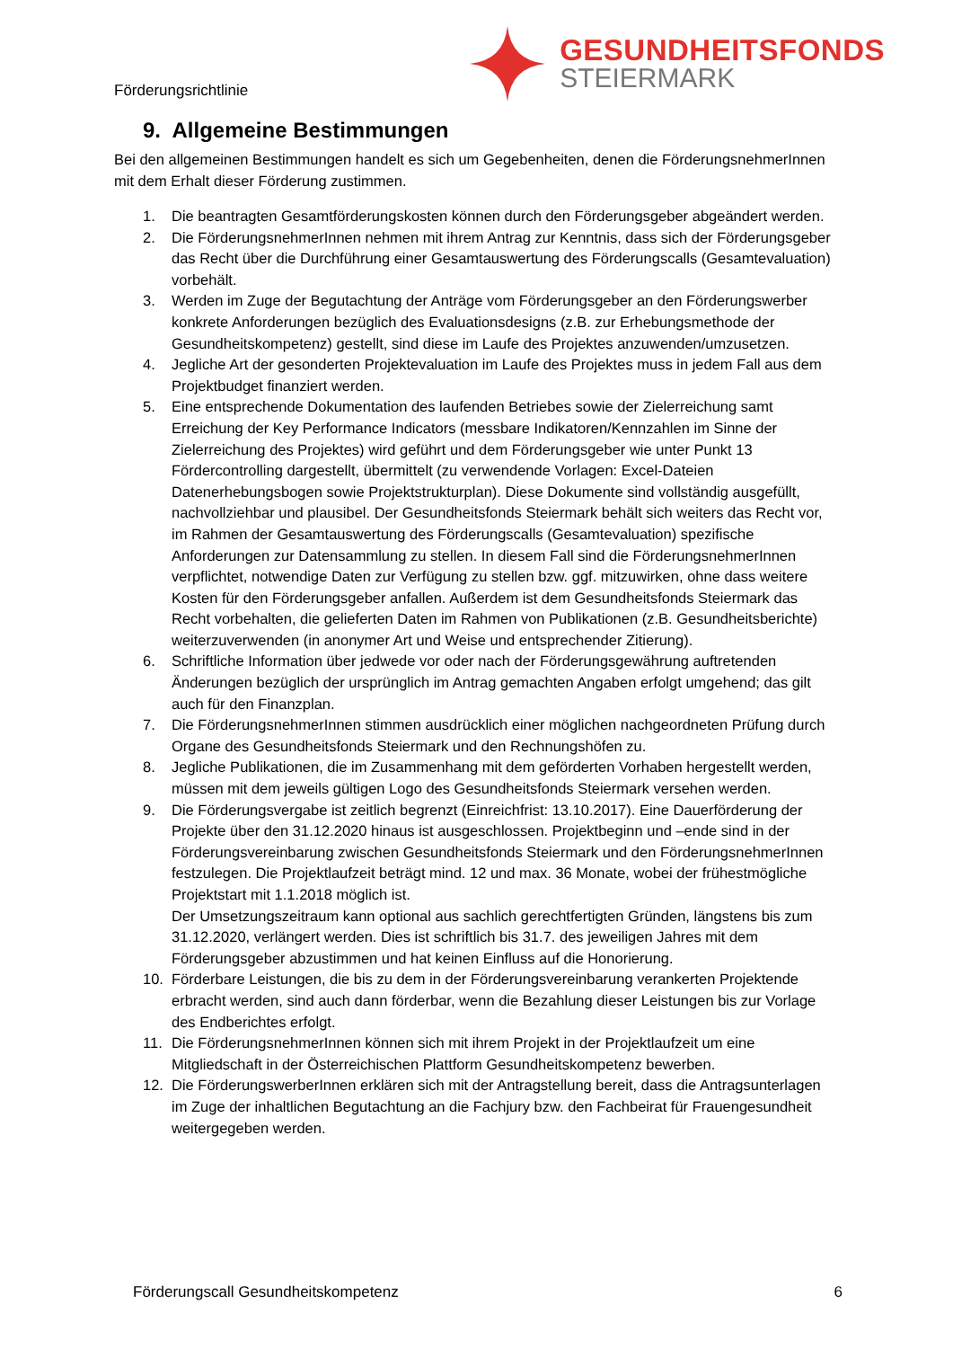Förderungsrichtlinie
GESUNDHEITSFONDS
STEIERMARK
9. Allgemeine Bestimmungen
Bei den allgemeinen Bestimmungen handelt es sich um Gegebenheiten, denen die FörderungsnehmerInnen mit dem Erhalt dieser Förderung zustimmen.
1. Die beantragten Gesamtförderungskosten können durch den Förderungsgeber abgeändert werden.
2. Die FörderungsnehmerInnen nehmen mit ihrem Antrag zur Kenntnis, dass sich der Förderungsgeber das Recht über die Durchführung einer Gesamtauswertung des Förderungscalls (Gesamtevaluation) vorbehält.
3. Werden im Zuge der Begutachtung der Anträge vom Förderungsgeber an den Förderungswerber konkrete Anforderungen bezüglich des Evaluationsdesigns (z.B. zur Erhebungsmethode der Gesundheitskompetenz) gestellt, sind diese im Laufe des Projektes anzuwenden/umzusetzen.
4. Jegliche Art der gesonderten Projektevaluation im Laufe des Projektes muss in jedem Fall aus dem Projektbudget finanziert werden.
5. Eine entsprechende Dokumentation des laufenden Betriebes sowie der Zielerreichung samt Erreichung der Key Performance Indicators (messbare Indikatoren/Kennzahlen im Sinne der Zielerreichung des Projektes) wird geführt und dem Förderungsgeber wie unter Punkt 13 Fördercontrolling dargestellt, übermittelt (zu verwendende Vorlagen: Excel-Dateien Datenerhebungsbogen sowie Projektstrukturplan). Diese Dokumente sind vollständig ausgefüllt, nachvollziehbar und plausibel. Der Gesundheitsfonds Steiermark behält sich weiters das Recht vor, im Rahmen der Gesamtauswertung des Förderungscalls (Gesamtevaluation) spezifische Anforderungen zur Datensammlung zu stellen. In diesem Fall sind die FörderungsnehmerInnen verpflichtet, notwendige Daten zur Verfügung zu stellen bzw. ggf. mitzuwirken, ohne dass weitere Kosten für den Förderungsgeber anfallen. Außerdem ist dem Gesundheitsfonds Steiermark das Recht vorbehalten, die gelieferten Daten im Rahmen von Publikationen (z.B. Gesundheitsberichte) weiterzuverwenden (in anonymer Art und Weise und entsprechender Zitierung).
6. Schriftliche Information über jedwede vor oder nach der Förderungsgewährung auftretenden Änderungen bezüglich der ursprünglich im Antrag gemachten Angaben erfolgt umgehend; das gilt auch für den Finanzplan.
7. Die FörderungsnehmerInnen stimmen ausdrücklich einer möglichen nachgeordneten Prüfung durch Organe des Gesundheitsfonds Steiermark und den Rechnungshöfen zu.
8. Jegliche Publikationen, die im Zusammenhang mit dem geförderten Vorhaben hergestellt werden, müssen mit dem jeweils gültigen Logo des Gesundheitsfonds Steiermark versehen werden.
9. Die Förderungsvergabe ist zeitlich begrenzt (Einreichfrist: 13.10.2017). Eine Dauerförderung der Projekte über den 31.12.2020 hinaus ist ausgeschlossen. Projektbeginn und –ende sind in der Förderungsvereinbarung zwischen Gesundheitsfonds Steiermark und den FörderungsnehmerInnen festzulegen. Die Projektlaufzeit beträgt mind. 12 und max. 36 Monate, wobei der frühestmögliche Projektstart mit 1.1.2018 möglich ist.
Der Umsetzungszeitraum kann optional aus sachlich gerechtfertigten Gründen, längstens bis zum 31.12.2020, verlängert werden. Dies ist schriftlich bis 31.7. des jeweiligen Jahres mit dem Förderungsgeber abzustimmen und hat keinen Einfluss auf die Honorierung.
10. Förderbare Leistungen, die bis zu dem in der Förderungsvereinbarung verankerten Projektende erbracht werden, sind auch dann förderbar, wenn die Bezahlung dieser Leistungen bis zur Vorlage des Endberichtes erfolgt.
11. Die FörderungsnehmerInnen können sich mit ihrem Projekt in der Projektlaufzeit um eine Mitgliedschaft in der Österreichischen Plattform Gesundheitskompetenz bewerben.
12. Die FörderungswerberInnen erklären sich mit der Antragstellung bereit, dass die Antragsunterlagen im Zuge der inhaltlichen Begutachtung an die Fachjury bzw. den Fachbeirat für Frauengesundheit weitergegeben werden.
Förderungscall Gesundheitskompetenz 6